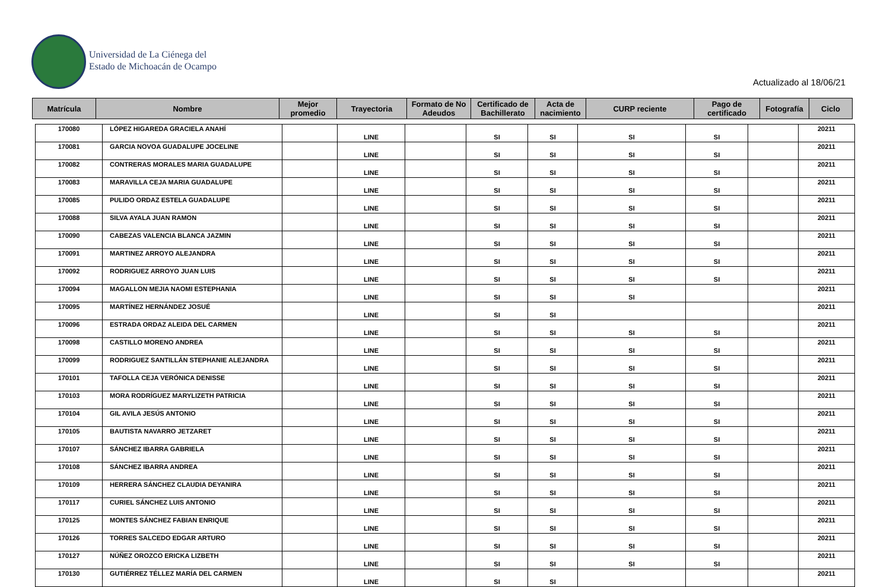Universidad de La Ciénega del
Estado de Michoacán de Ocampo
Actualizado al 18/06/21
| Matrícula | Nombre | Mejor promedio | Trayectoria | Formato de No Adeudos | Certificado de Bachillerato | Acta de nacimiento | CURP reciente | Pago de certificado | Fotografía | Ciclo |
| --- | --- | --- | --- | --- | --- | --- | --- | --- | --- | --- |
| 170080 | LÓPEZ HIGAREDA GRACIELA ANAHÍ | | LINE | | SI | SI | SI | SI | | 20211 |
| 170081 | GARCIA NOVOA GUADALUPE JOCELINE | | LINE | | SI | SI | SI | SI | | 20211 |
| 170082 | CONTRERAS MORALES MARIA GUADALUPE | | LINE | | SI | SI | SI | SI | | 20211 |
| 170083 | MARAVILLA CEJA MARIA GUADALUPE | | LINE | | SI | SI | SI | SI | | 20211 |
| 170085 | PULIDO ORDAZ ESTELA GUADALUPE | | LINE | | SI | SI | SI | SI | | 20211 |
| 170088 | SILVA AYALA JUAN RAMON | | LINE | | SI | SI | SI | SI | | 20211 |
| 170090 | CABEZAS VALENCIA BLANCA JAZMIN | | LINE | | SI | SI | SI | SI | | 20211 |
| 170091 | MARTINEZ ARROYO ALEJANDRA | | LINE | | SI | SI | SI | SI | | 20211 |
| 170092 | RODRIGUEZ ARROYO JUAN LUIS | | LINE | | SI | SI | SI | SI | | 20211 |
| 170094 | MAGALLON MEJIA NAOMI ESTEPHANIA | | LINE | | SI | SI | SI | | | 20211 |
| 170095 | MARTÍNEZ HERNÁNDEZ JOSUÉ | | LINE | | SI | SI | | | | 20211 |
| 170096 | ESTRADA ORDAZ ALEIDA DEL CARMEN | | LINE | | SI | SI | SI | SI | | 20211 |
| 170098 | CASTILLO MORENO ANDREA | | LINE | | SI | SI | SI | SI | | 20211 |
| 170099 | RODRIGUEZ SANTILLÁN STEPHANIE ALEJANDRA | | LINE | | SI | SI | SI | SI | | 20211 |
| 170101 | TAFOLLA CEJA VERÓNICA DENISSE | | LINE | | SI | SI | SI | SI | | 20211 |
| 170103 | MORA RODRÍGUEZ MARYLIZETH PATRICIA | | LINE | | SI | SI | SI | SI | | 20211 |
| 170104 | GIL AVILA JESÚS ANTONIO | | LINE | | SI | SI | SI | SI | | 20211 |
| 170105 | BAUTISTA NAVARRO JETZARET | | LINE | | SI | SI | SI | SI | | 20211 |
| 170107 | SÁNCHEZ IBARRA GABRIELA | | LINE | | SI | SI | SI | SI | | 20211 |
| 170108 | SÁNCHEZ IBARRA ANDREA | | LINE | | SI | SI | SI | SI | | 20211 |
| 170109 | HERRERA SÁNCHEZ CLAUDIA DEYANIRA | | LINE | | SI | SI | SI | SI | | 20211 |
| 170117 | CURIEL SÁNCHEZ LUIS ANTONIO | | LINE | | SI | SI | SI | SI | | 20211 |
| 170125 | MONTES SÁNCHEZ FABIAN ENRIQUE | | LINE | | SI | SI | SI | SI | | 20211 |
| 170126 | TORRES SALCEDO EDGAR ARTURO | | LINE | | SI | SI | SI | SI | | 20211 |
| 170127 | NÚÑEZ OROZCO ERICKA LIZBETH | | LINE | | SI | SI | SI | SI | | 20211 |
| 170130 | GUTIÉRREZ TÉLLEZ MARÍA DEL CARMEN | | LINE | | SI | SI | | | | 20211 |